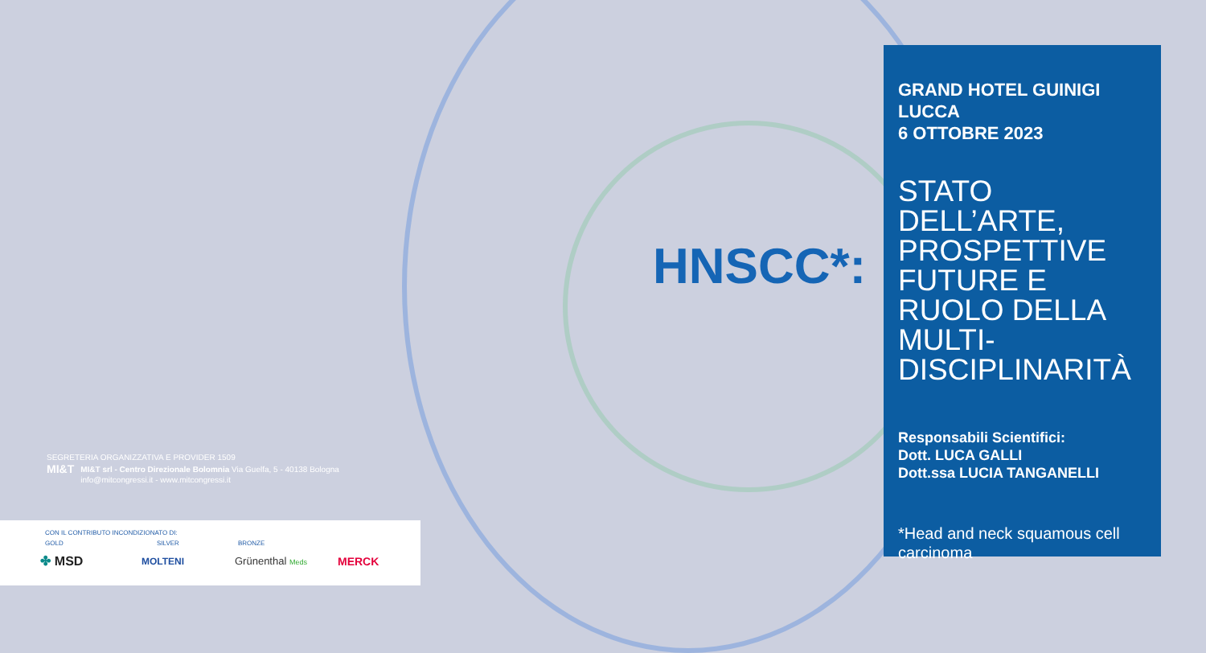SEGRETERIA ORGANIZZATIVA E PROVIDER 1509
MI&T
MI&T srl - Centro Direzionale Bolomnia Via Guelfa, 5 - 40138 Bologna
info@mitcongressi.it - www.mitcongressi.it
CON IL CONTRIBUTO INCONDIZIONATO DI:
GOLD SILVER BRONZE
✤ MSD MOLTENI Grünenthal Meds MERCK
HNSCC*:
GRAND HOTEL GUINIGI
LUCCA
6 OTTOBRE 2023
STATO DELL’ARTE, PROSPETTIVE FUTURE E RUOLO DELLA MULTI-DISCIPLINARITÀ
Responsabili Scientifici:
Dott. LUCA GALLI
Dott.ssa LUCIA TANGANELLI
*Head and neck squamous cell carcinoma